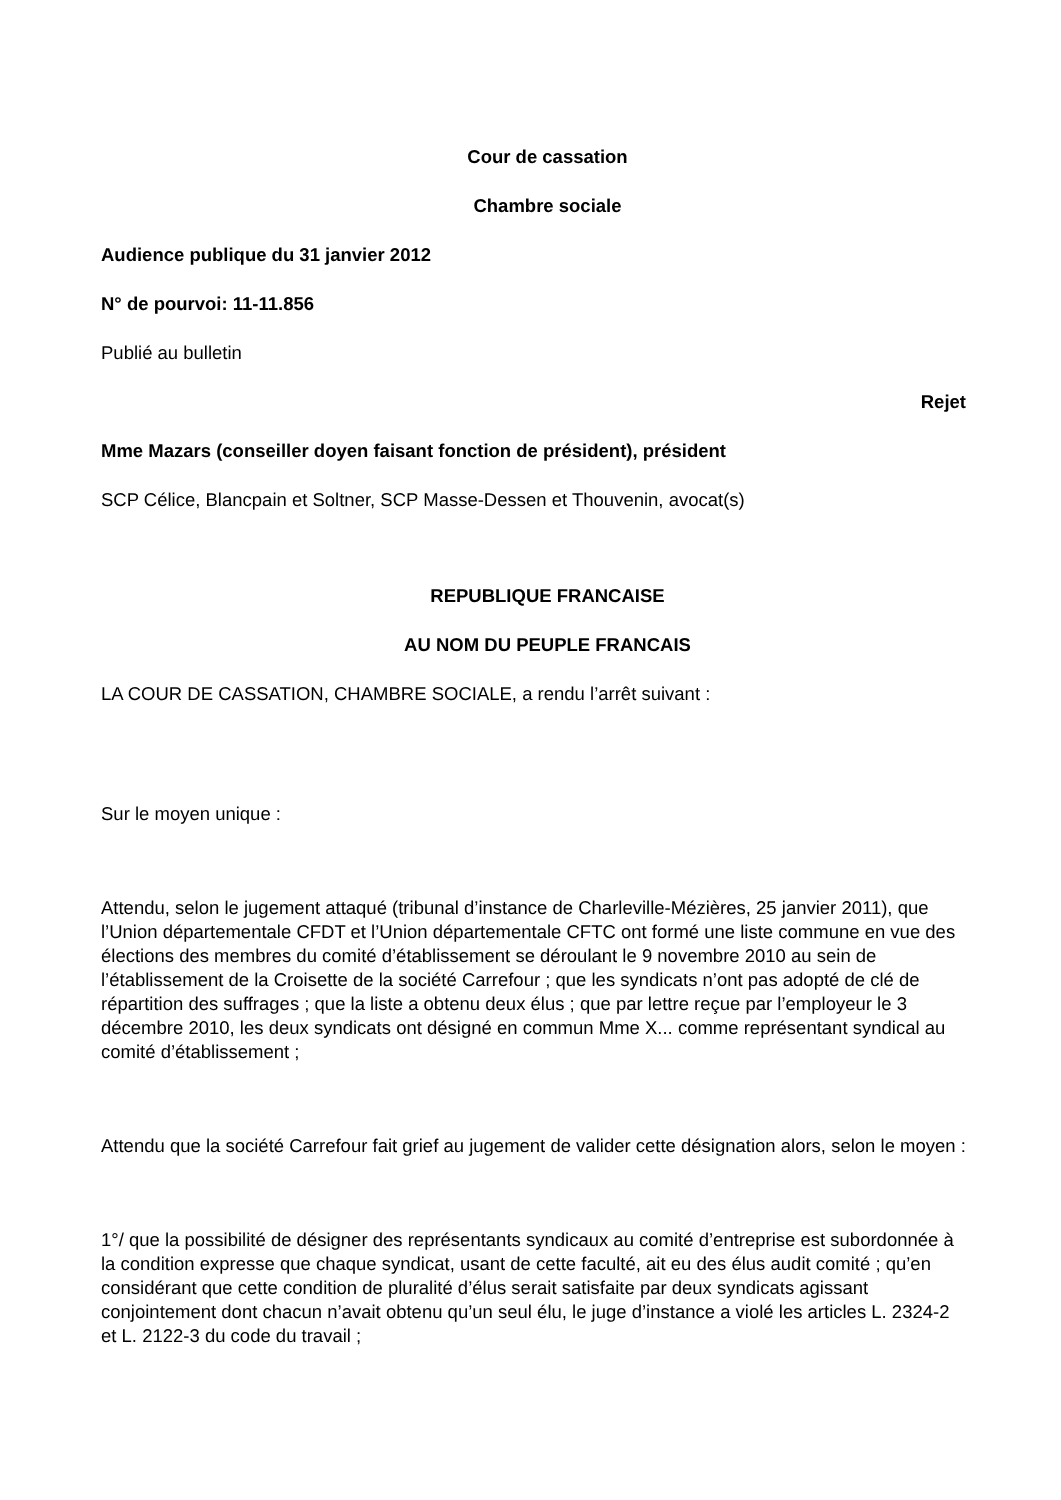Cour de cassation
Chambre sociale
Audience publique du 31 janvier 2012
N° de pourvoi: 11-11.856
Publié au bulletin
Rejet
Mme Mazars (conseiller doyen faisant fonction de président), président
SCP Célice, Blancpain et Soltner, SCP Masse-Dessen et Thouvenin, avocat(s)
REPUBLIQUE FRANCAISE
AU NOM DU PEUPLE FRANCAIS
LA COUR DE CASSATION, CHAMBRE SOCIALE, a rendu l’arrêt suivant :
Sur le moyen unique :
Attendu, selon le jugement attaqué (tribunal d’instance de Charleville-Mézières, 25 janvier 2011), que l’Union départementale CFDT et l’Union départementale CFTC ont formé une liste commune en vue des élections des membres du comité d’établissement se déroulant le 9 novembre 2010 au sein de l’établissement de la Croisette de la société Carrefour ; que les syndicats n’ont pas adopté de clé de répartition des suffrages ; que la liste a obtenu deux élus ; que par lettre reçue par l’employeur le 3 décembre 2010, les deux syndicats ont désigné en commun Mme X... comme représentant syndical au comité d’établissement ;
Attendu que la société Carrefour fait grief au jugement de valider cette désignation alors, selon le moyen :
1°/ que la possibilité de désigner des représentants syndicaux au comité d’entreprise est subordonnée à la condition expresse que chaque syndicat, usant de cette faculté, ait eu des élus audit comité ; qu’en considérant que cette condition de pluralité d’élus serait satisfaite par deux syndicats agissant conjointement dont chacun n’avait obtenu qu’un seul élu, le juge d’instance a violé les articles L. 2324-2 et L. 2122-3 du code du travail ;